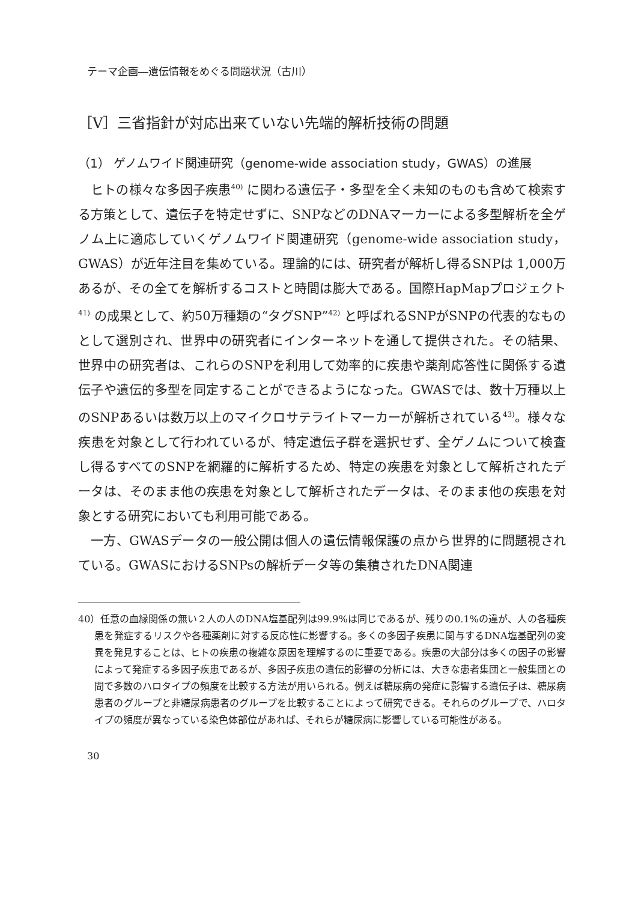テーマ企画―遺伝情報をめぐる問題状況（古川）
［Ⅴ］三省指針が対応出来ていない先端的解析技術の問題
（1） ゲノムワイド関連研究（genome-wide association study，GWAS）の進展
ヒトの様々な多因子疾患<sup>40)</sup> に関わる遺伝子・多型を全く未知のものも含めて検索する方策として、遺伝子を特定せずに、SNPなどのDNAマーカーによる多型解析を全ゲノム上に適応していくゲノムワイド関連研究（genome-wide association study，GWAS）が近年注目を集めている。理論的には、研究者が解析し得るSNPは 1,000万あるが、その全てを解析するコストと時間は膨大である。国際HapMapプロジェクト<sup>41)</sup> の成果として、約50万種類の“タグSNP”<sup>42)</sup> と呼ばれるSNPがSNPの代表的なものとして選別され、世界中の研究者にインターネットを通して提供された。その結果、世界中の研究者は、これらのSNPを利用して効率的に疾患や薬剤応答性に関係する遺伝子や遺伝的多型を同定することができるようになった。GWASでは、数十万種以上のSNPあるいは数万以上のマイクロサテライトマーカーが解析されている<sup>43)</sup>。様々な疾患を対象として行われているが、特定遺伝子群を選択せず、全ゲノムについて検査し得るすべてのSNPを網羅的に解析するため、特定の疾患を対象として解析されたデータは、そのまま他の疾患を対象として解析されたデータは、そのまま他の疾患を対象とする研究においても利用可能である。
一方、GWASデータの一般公開は個人の遺伝情報保護の点から世界的に問題視されている。GWASにおけるSNPsの解析データ等の集積されたDNA関連
40）任意の血縁関係の無い２人の人のDNA塩基配列は99.9%は同じであるが、残りの0.1%の違が、人の各種疾患を発症するリスクや各種薬剤に対する反応性に影響する。多くの多因子疾患に関与するDNA塩基配列の変異を発見することは、ヒトの疾患の複雑な原因を理解するのに重要である。疾患の大部分は多くの因子の影響によって発症する多因子疾患であるが、多因子疾患の遺伝的影響の分析には、大きな患者集団と一般集団との間で多数のハロタイプの頻度を比較する方法が用いられる。例えば糖尿病の発症に影響する遺伝子は、糖尿病患者のグループと非糖尿病患者のグループを比較することによって研究できる。それらのグループで、ハロタイプの頻度が異なっている染色体部位があれば、それらが糖尿病に影響している可能性がある。
30